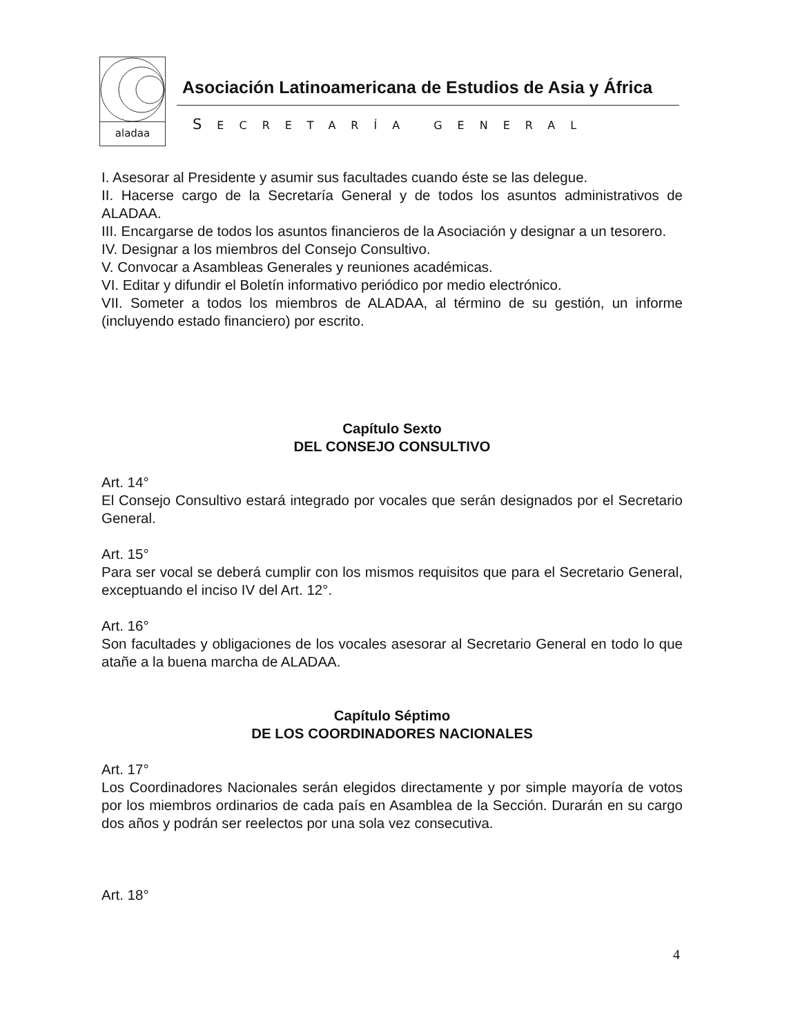aladaa
Asociación Latinoamericana de Estudios de Asia y África
SECRETARÍA GENERAL
I. Asesorar al Presidente y asumir sus facultades cuando éste se las delegue.
II. Hacerse cargo de la Secretaría General y de todos los asuntos administrativos de ALADAA.
III. Encargarse de todos los asuntos financieros de la Asociación y designar a un tesorero.
IV. Designar a los miembros del Consejo Consultivo.
V. Convocar a Asambleas Generales y reuniones académicas.
VI. Editar y difundir el Boletín informativo periódico por medio electrónico.
VII. Someter a todos los miembros de ALADAA, al término de su gestión, un informe (incluyendo estado financiero) por escrito.
Capítulo Sexto
DEL CONSEJO CONSULTIVO
Art. 14°
El Consejo Consultivo estará integrado por vocales que serán designados por el Secretario General.
Art. 15°
Para ser vocal se deberá cumplir con los mismos requisitos que para el Secretario General, exceptuando el inciso IV del Art. 12°.
Art. 16°
Son facultades y obligaciones de los vocales asesorar al Secretario General en todo lo que atañe a la buena marcha de ALADAA.
Capítulo Séptimo
DE LOS COORDINADORES NACIONALES
Art. 17°
Los Coordinadores Nacionales serán elegidos directamente y por simple mayoría de votos por los miembros ordinarios de cada país en Asamblea de la Sección. Durarán en su cargo dos años y podrán ser reelectos por una sola vez consecutiva.
Art. 18°
4